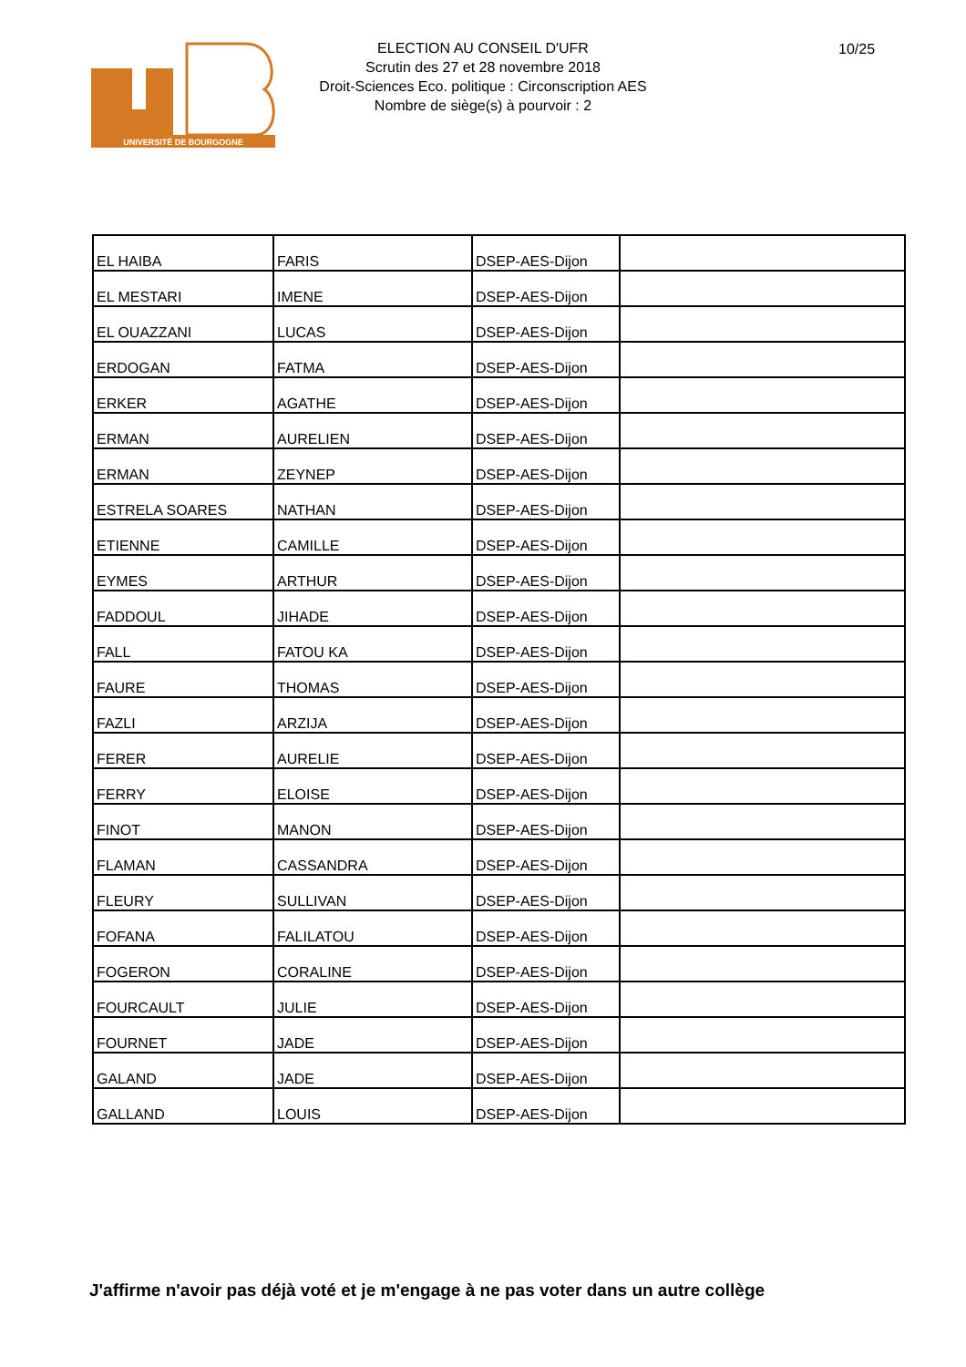UNIVERSITÉ DE BOURGOGNE
ELECTION AU CONSEIL D'UFR
Scrutin des 27 et 28 novembre 2018
Droit-Sciences Eco. politique : Circonscription AES
Nombre de siège(s) à pourvoir : 2
10/25
| EL HAIBA | FARIS | DSEP-AES-Dijon | |
| EL MESTARI | IMENE | DSEP-AES-Dijon | |
| EL OUAZZANI | LUCAS | DSEP-AES-Dijon | |
| ERDOGAN | FATMA | DSEP-AES-Dijon | |
| ERKER | AGATHE | DSEP-AES-Dijon | |
| ERMAN | AURELIEN | DSEP-AES-Dijon | |
| ERMAN | ZEYNEP | DSEP-AES-Dijon | |
| ESTRELA SOARES | NATHAN | DSEP-AES-Dijon | |
| ETIENNE | CAMILLE | DSEP-AES-Dijon | |
| EYMES | ARTHUR | DSEP-AES-Dijon | |
| FADDOUL | JIHADE | DSEP-AES-Dijon | |
| FALL | FATOU KA | DSEP-AES-Dijon | |
| FAURE | THOMAS | DSEP-AES-Dijon | |
| FAZLI | ARZIJA | DSEP-AES-Dijon | |
| FERER | AURELIE | DSEP-AES-Dijon | |
| FERRY | ELOISE | DSEP-AES-Dijon | |
| FINOT | MANON | DSEP-AES-Dijon | |
| FLAMAN | CASSANDRA | DSEP-AES-Dijon | |
| FLEURY | SULLIVAN | DSEP-AES-Dijon | |
| FOFANA | FALILATOU | DSEP-AES-Dijon | |
| FOGERON | CORALINE | DSEP-AES-Dijon | |
| FOURCAULT | JULIE | DSEP-AES-Dijon | |
| FOURNET | JADE | DSEP-AES-Dijon | |
| GALAND | JADE | DSEP-AES-Dijon | |
| GALLAND | LOUIS | DSEP-AES-Dijon | |
J'affirme n'avoir pas déjà voté et je m'engage à ne pas voter dans un autre collège